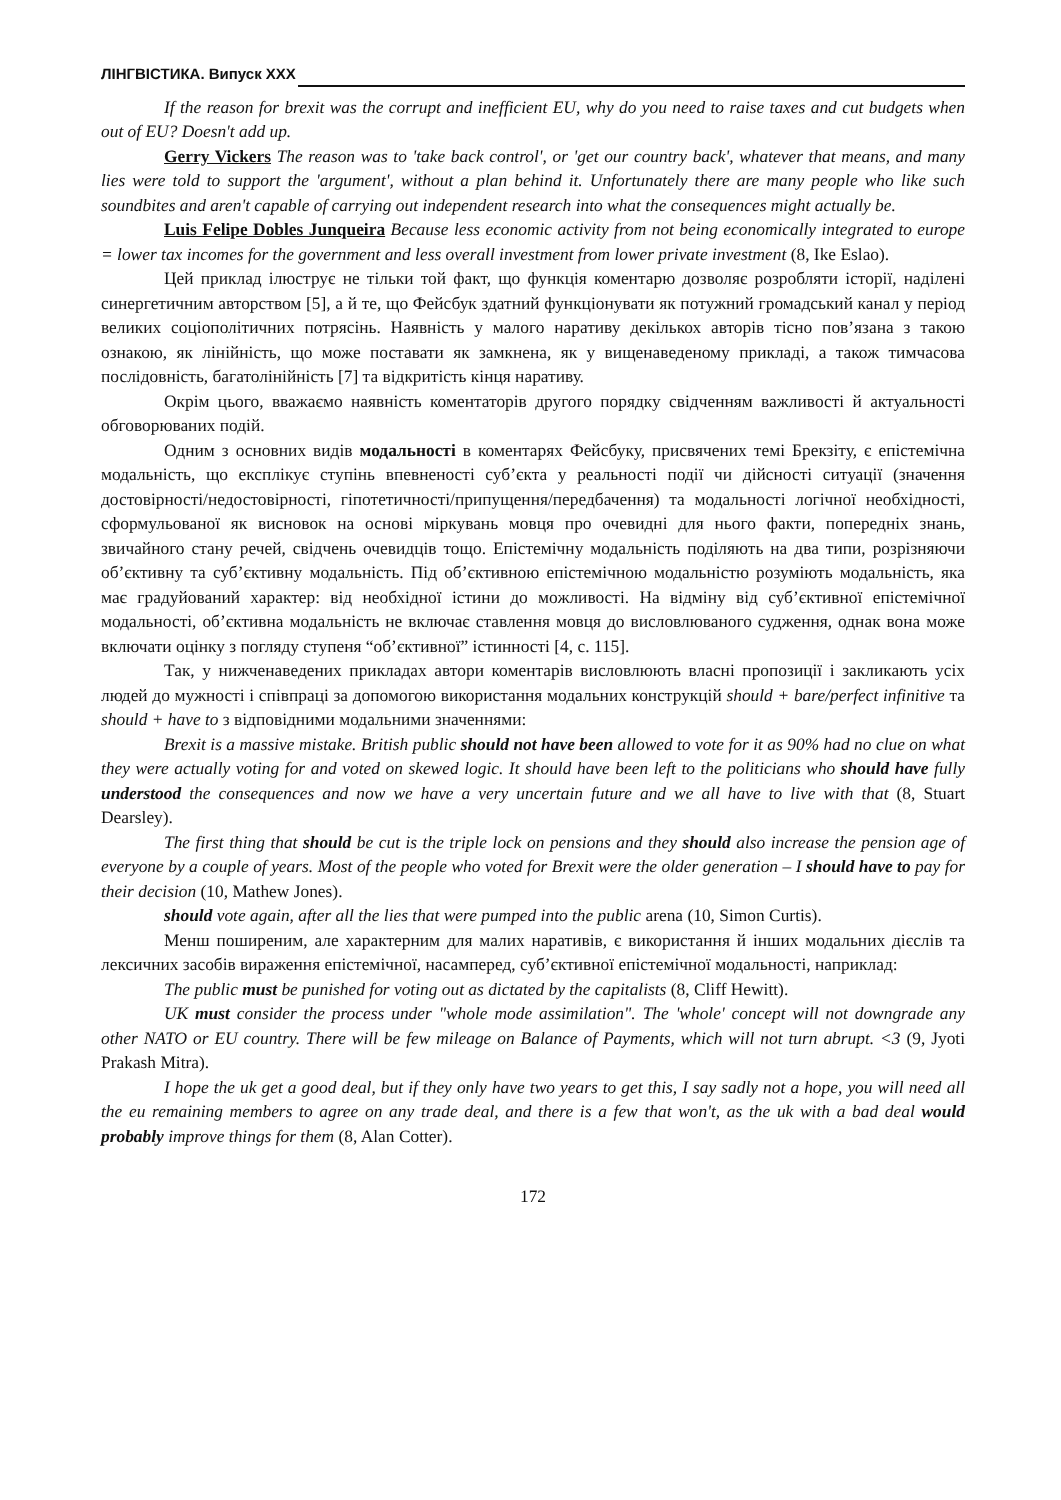ЛІНГВІСТИКА. Випуск ХХХ
If the reason for brexit was the corrupt and inefficient EU, why do you need to raise taxes and cut budgets when out of EU? Doesn't add up.
Gerry Vickers The reason was to 'take back control', or 'get our country back', whatever that means, and many lies were told to support the 'argument', without a plan behind it. Unfortunately there are many people who like such soundbites and aren't capable of carrying out independent research into what the consequences might actually be.
Luis Felipe Dobles Junqueira Because less economic activity from not being economically integrated to europe = lower tax incomes for the government and less overall investment from lower private investment (8, Ike Eslao).
Цей приклад ілюструє не тільки той факт, що функція коментарю дозволяє розробляти історії, наділені синергетичним авторством [5], а й те, що Фейсбук здатний функціонувати як потужний громадський канал у період великих соціополітичних потрясінь. Наявність у малого наративу декількох авторів тісно пов’язана з такою ознакою, як лінійність, що може поставати як замкнена, як у вищенаведеному прикладі, а також тимчасова послідовність, багатолінійність [7] та відкритість кінця наративу.
Окрім цього, вважаємо наявність коментаторів другого порядку свідченням важливості й актуальності обговорюваних подій.
Одним з основних видів модальності в коментарях Фейсбуку, присвячених темі Брекзіту, є епістемічна модальність, що експлікує ступінь впевненості суб’єкта у реальності події чи дійсності ситуації (значення достовірності/недостовірності, гіпотетичності/припущення/передбачення) та модальності логічної необхідності, сформульованої як висновок на основі міркувань мовця про очевидні для нього факти, попередніх знань, звичайного стану речей, свідчень очевидців тощо. Епістемічну модальність поділяють на два типи, розрізняючи об’єктивну та суб’єктивну модальність. Під об’єктивною епістемічною модальністю розуміють модальність, яка має градуйований характер: від необхідної істини до можливості. На відміну від суб’єктивної епістемічної модальності, об’єктивна модальність не включає ставлення мовця до висловлюваного судження, однак вона може включати оцінку з погляду ступеня “об’єктивної” істинності [4, с. 115].
Так, у нижченаведених прикладах автори коментарів висловлюють власні пропозиції і закликають усіх людей до мужності і співпраці за допомогою використання модальних конструкцій should + bare/perfect infinitive та should + have to з відповідними модальними значеннями:
Brexit is a massive mistake. British public should not have been allowed to vote for it as 90% had no clue on what they were actually voting for and voted on skewed logic. It should have been left to the politicians who should have fully understood the consequences and now we have a very uncertain future and we all have to live with that (8, Stuart Dearsley).
The first thing that should be cut is the triple lock on pensions and they should also increase the pension age of everyone by a couple of years. Most of the people who voted for Brexit were the older generation – I should have to pay for their decision (10, Mathew Jones).
should vote again, after all the lies that were pumped into the public arena (10, Simon Curtis).
Менш поширеним, але характерним для малих наративів, є використання й інших модальних дієслів та лексичних засобів вираження епістемічної, насамперед, суб’єктивної епістемічної модальності, наприклад:
The public must be punished for voting out as dictated by the capitalists (8, Cliff Hewitt).
UK must consider the process under "whole mode assimilation". The 'whole' concept will not downgrade any other NATO or EU country. There will be few mileage on Balance of Payments, which will not turn abrupt. <3 (9, Jyoti Prakash Mitra).
I hope the uk get a good deal, but if they only have two years to get this, I say sadly not a hope, you will need all the eu remaining members to agree on any trade deal, and there is a few that won't, as the uk with a bad deal would probably improve things for them (8, Alan Cotter).
172